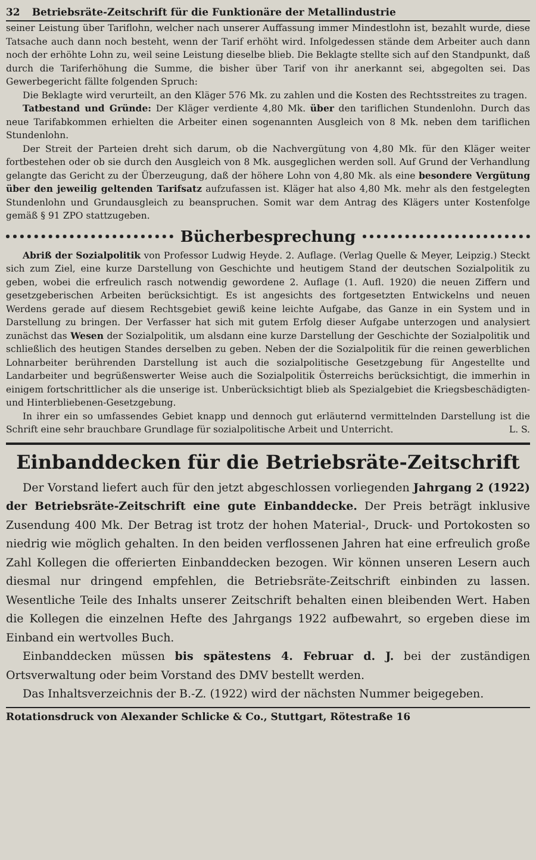32 Betriebsräte-Zeitschrift für die Funktionäre der Metallindustrie
seiner Leistung über Tariflohn, welcher nach unserer Auffassung immer Mindestlohn ist, bezahlt wurde, diese Tatsache auch dann noch besteht, wenn der Tarif erhöht wird. Infolgedessen stände dem Arbeiter auch dann noch der erhöhte Lohn zu, weil seine Leistung dieselbe blieb. Die Beklagte stellte sich auf den Standpunkt, daß durch die Tariferhöhung die Summe, die bisher über Tarif von ihr anerkannt sei, abgegolten sei. Das Gewerbegericht fällte folgenden Spruch:
Die Beklagte wird verurteilt, an den Kläger 576 Mk. zu zahlen und die Kosten des Rechtsstreites zu tragen.
Tatbestand und Gründe: Der Kläger verdiente 4,80 Mk. über den tariflichen Stundenlohn. Durch das neue Tarifabkommen erhielten die Arbeiter einen sogenannten Ausgleich von 8 Mk. neben dem tariflichen Stundenlohn.
Der Streit der Parteien dreht sich darum, ob die Nachvergütung von 4,80 Mk. für den Kläger weiter fortbestehen oder ob sie durch den Ausgleich von 8 Mk. ausgeglichen werden soll. Auf Grund der Verhandlung gelangte das Gericht zu der Überzeugung, daß der höhere Lohn von 4,80 Mk. als eine besondere Vergütung über den jeweilig geltenden Tarifsatz aufzufassen ist. Kläger hat also 4,80 Mk. mehr als den festgelegten Stundenlohn und Grundausgleich zu beanspruchen. Somit war dem Antrag des Klägers unter Kostenfolge gemäß § 91 ZPO stattzugeben.
Bücherbesprechung
Abriß der Sozialpolitik von Professor Ludwig Heyde. 2. Auflage. (Verlag Quelle & Meyer, Leipzig.) Steckt sich zum Ziel, eine kurze Darstellung von Geschichte und heutigem Stand der deutschen Sozialpolitik zu geben, wobei die erfreulich rasch notwendig gewordene 2. Auflage (1. Aufl. 1920) die neuen Ziffern und gesetzgeberischen Arbeiten berücksichtigt. Es ist angesichts des fortgesetzten Entwickelns und neuen Werdens gerade auf diesem Rechtsgebiet gewiß keine leichte Aufgabe, das Ganze in ein System und in Darstellung zu bringen. Der Verfasser hat sich mit gutem Erfolg dieser Aufgabe unterzogen und analysiert zunächst das Wesen der Sozialpolitik, um alsdann eine kurze Darstellung der Geschichte der Sozialpolitik und schließlich des heutigen Standes derselben zu geben. Neben der die Sozialpolitik für die reinen gewerblichen Lohnarbeiter berührenden Darstellung ist auch die sozialpolitische Gesetzgebung für Angestellte und Landarbeiter und begrüßenswerter Weise auch die Sozialpolitik Österreichs berücksichtigt, die immerhin in einigem fortschrittlicher als die unserige ist. Unberücksichtigt blieb als Spezialgebiet die Kriegsbeschädigten- und Hinterbliebenen-Gesetzgebung.
In ihrer ein so umfassendes Gebiet knapp und dennoch gut erläuternd vermittelnden Darstellung ist die Schrift eine sehr brauchbare Grundlage für sozialpolitische Arbeit und Unterricht. L. S.
Einbanddecken für die Betriebsräte-Zeitschrift
Der Vorstand liefert auch für den jetzt abgeschlossen vorliegenden Jahrgang 2 (1922) der Betriebsräte-Zeitschrift eine gute Einbanddecke. Der Preis beträgt inklusive Zusendung 400 Mk. Der Betrag ist trotz der hohen Material-, Druck- und Portokosten so niedrig wie möglich gehalten. In den beiden verflossenen Jahren hat eine erfreulich große Zahl Kollegen die offerierten Einbanddecken bezogen. Wir können unseren Lesern auch diesmal nur dringend empfehlen, die Betriebsräte-Zeitschrift einbinden zu lassen. Wesentliche Teile des Inhalts unserer Zeitschrift behalten einen bleibenden Wert. Haben die Kollegen die einzelnen Hefte des Jahrgangs 1922 aufbewahrt, so ergeben diese im Einband ein wertvolles Buch.
Einbanddecken müssen bis spätestens 4. Februar d. J. bei der zuständigen Ortsverwaltung oder beim Vorstand des DMV bestellt werden.
Das Inhaltsverzeichnis der B.-Z. (1922) wird der nächsten Nummer beigegeben.
Rotationsdruck von Alexander Schlicke & Co., Stuttgart, Rötestraße 16